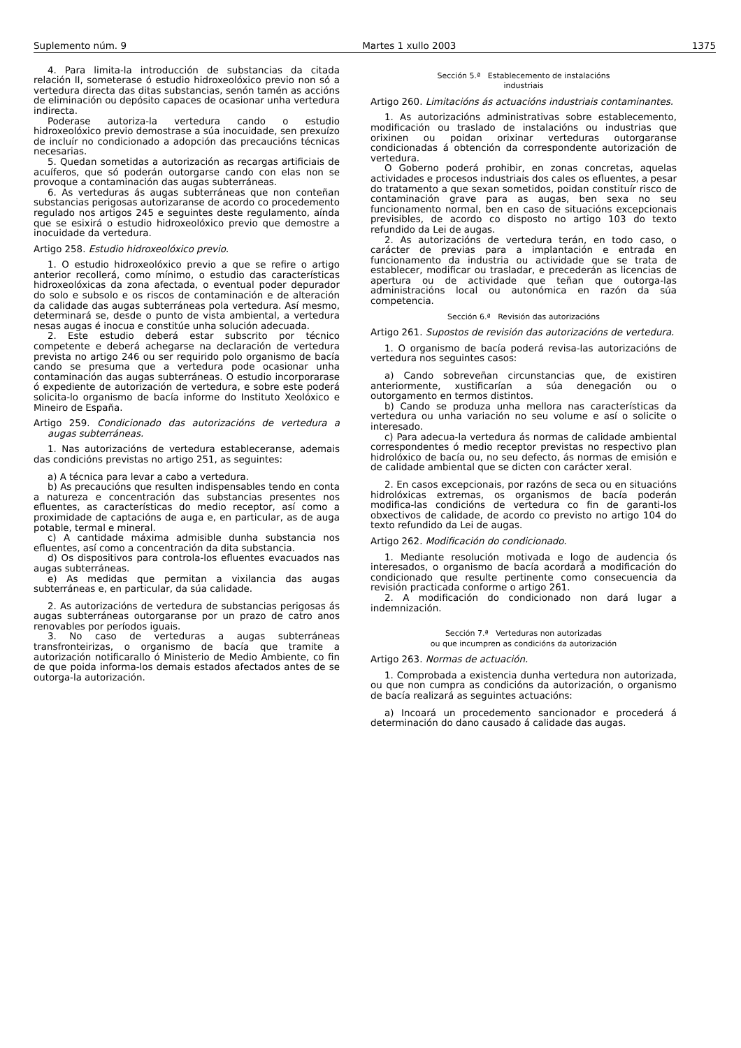Suplemento núm. 9 Martes 1 xullo 2003 1375
4. Para limita-la introducción de substancias da citada relación II, someterase ó estudio hidroxeolóxico previo non só a vertedura directa das ditas substancias, senón tamén as accións de eliminación ou depósito capaces de ocasionar unha vertedura indirecta.
Poderase autoriza-la vertedura cando o estudio hidroxeolóxico previo demostrase a súa inocuidade, sen prexuízo de incluír no condicionado a adopción das precaucións técnicas necesarias.
5. Quedan sometidas a autorización as recargas artificiais de acuíferos, que só poderán outorgarse cando con elas non se provoque a contaminación das augas subterráneas.
6. As verteduras ás augas subterráneas que non conteñan substancias perigosas autorizaranse de acordo co procedemento regulado nos artigos 245 e seguintes deste regulamento, aínda que se esixirá o estudio hidroxeolóxico previo que demostre a inocuidade da vertedura.
Artigo 258. Estudio hidroxeolóxico previo.
1. O estudio hidroxeolóxico previo a que se refire o artigo anterior recollerá, como mínimo, o estudio das características hidroxeolóxicas da zona afectada, o eventual poder depurador do solo e subsolo e os riscos de contaminación e de alteración da calidade das augas subterráneas pola vertedura. Así mesmo, determinará se, desde o punto de vista ambiental, a vertedura nesas augas é inocua e constitúe unha solución adecuada.
2. Este estudio deberá estar subscrito por técnico competente e deberá achegarse na declaración de vertedura prevista no artigo 246 ou ser requirido polo organismo de bacía cando se presuma que a vertedura pode ocasionar unha contaminación das augas subterráneas. O estudio incorporarase ó expediente de autorización de vertedura, e sobre este poderá solicita-lo organismo de bacía informe do Instituto Xeolóxico e Mineiro de España.
Artigo 259. Condicionado das autorizacións de vertedura a augas subterráneas.
1. Nas autorizacións de vertedura estableceranse, ademais das condicións previstas no artigo 251, as seguintes:
a) A técnica para levar a cabo a vertedura.
b) As precaucións que resulten indispensables tendo en conta a natureza e concentración das substancias presentes nos efluentes, as características do medio receptor, así como a proximidade de captacións de auga e, en particular, as de auga potable, termal e mineral.
c) A cantidade máxima admisible dunha substancia nos efluentes, así como a concentración da dita substancia.
d) Os dispositivos para controla-los efluentes evacuados nas augas subterráneas.
e) As medidas que permitan a vixilancia das augas subterráneas e, en particular, da súa calidade.
2. As autorizacións de vertedura de substancias perigosas ás augas subterráneas outorgaranse por un prazo de catro anos renovables por períodos iguais.
3. No caso de verteduras a augas subterráneas transfronteirizas, o organismo de bacía que tramite a autorización notificarallo ó Ministerio de Medio Ambiente, co fin de que poida informa-los demais estados afectados antes de se outorga-la autorización.
Sección 5.ª Establecemento de instalacións
industriais
Artigo 260. Limitacións ás actuacións industriais contaminantes.
1. As autorizacións administrativas sobre establecemento, modificación ou traslado de instalacións ou industrias que orixinen ou poidan orixinar verteduras outorgaranse condicionadas á obtención da correspondente autorización de vertedura.
O Goberno poderá prohibir, en zonas concretas, aquelas actividades e procesos industriais dos cales os efluentes, a pesar do tratamento a que sexan sometidos, poidan constituír risco de contaminación grave para as augas, ben sexa no seu funcionamento normal, ben en caso de situacións excepcionais previsibles, de acordo co disposto no artigo 103 do texto refundido da Lei de augas.
2. As autorizacións de vertedura terán, en todo caso, o carácter de previas para a implantación e entrada en funcionamento da industria ou actividade que se trata de establecer, modificar ou trasladar, e precederán as licencias de apertura ou de actividade que teñan que outorga-las administracións local ou autonómica en razón da súa competencia.
Sección 6.ª Revisión das autorizacións
Artigo 261. Supostos de revisión das autorizacións de vertedura.
1. O organismo de bacía poderá revisa-las autorizacións de vertedura nos seguintes casos:
a) Cando sobreveñan circunstancias que, de existiren anteriormente, xustificarían a súa denegación ou o outorgamento en termos distintos.
b) Cando se produza unha mellora nas características da vertedura ou unha variación no seu volume e así o solicite o interesado.
c) Para adecua-la vertedura ás normas de calidade ambiental correspondentes ó medio receptor previstas no respectivo plan hidrolóxico de bacía ou, no seu defecto, ás normas de emisión e de calidade ambiental que se dicten con carácter xeral.
2. En casos excepcionais, por razóns de seca ou en situacións hidrolóxicas extremas, os organismos de bacía poderán modifica-las condicións de vertedura co fin de garanti-los obxectivos de calidade, de acordo co previsto no artigo 104 do texto refundido da Lei de augas.
Artigo 262. Modificación do condicionado.
1. Mediante resolución motivada e logo de audencia ós interesados, o organismo de bacía acordará a modificación do condicionado que resulte pertinente como consecuencia da revisión practicada conforme o artigo 261.
2. A modificación do condicionado non dará lugar a indemnización.
Sección 7.ª Verteduras non autorizadas
ou que incumpren as condicións da autorización
Artigo 263. Normas de actuación.
1. Comprobada a existencia dunha vertedura non autorizada, ou que non cumpra as condicións da autorización, o organismo de bacía realizará as seguintes actuacións:
a) Incoará un procedemento sancionador e procederá á determinación do dano causado á calidade das augas.